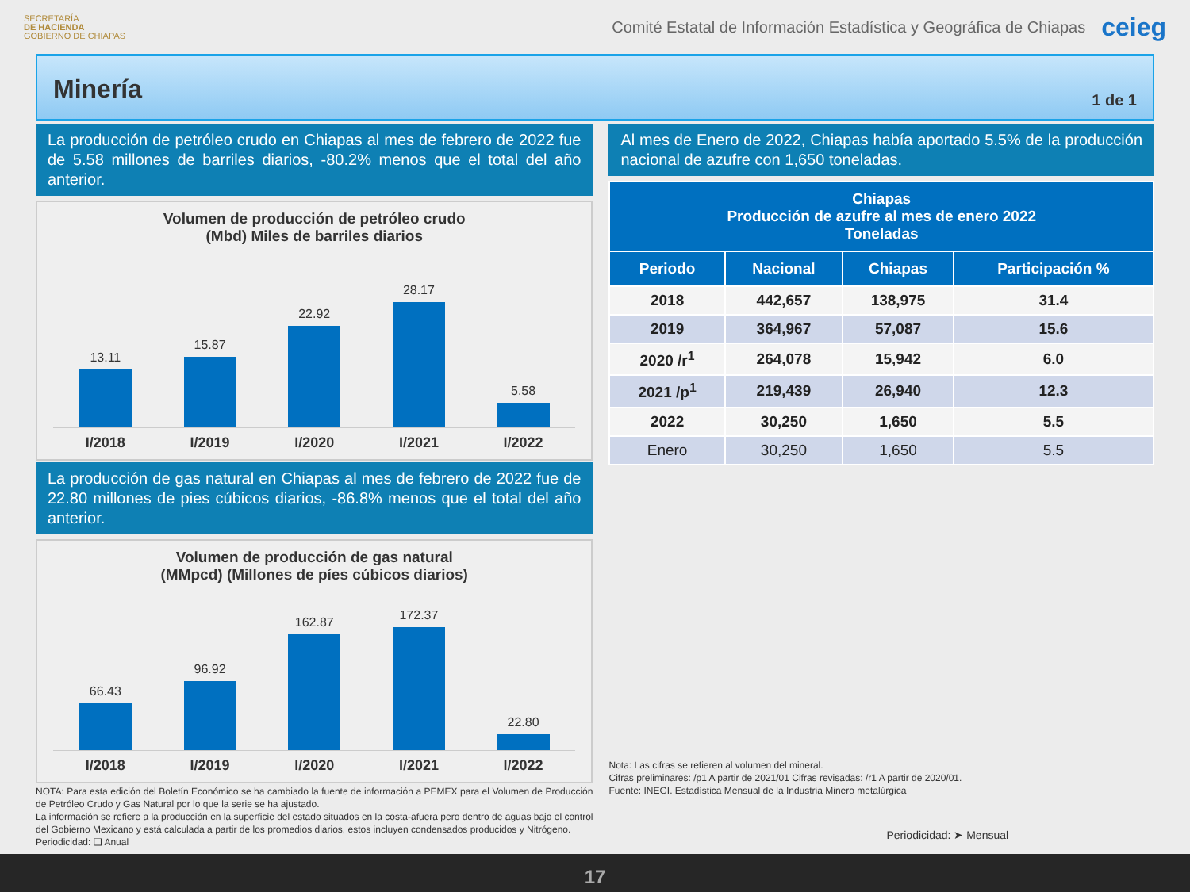SECRETARÍA
DE HACIENDA
GOBIERNO DE CHIAPAS
Comité Estatal de Información Estadística y Geográfica de Chiapas
ceieg
Minería
1 de 1
La producción de petróleo crudo en Chiapas al mes de febrero de 2022 fue de 5.58 millones de barriles diarios, -80.2% menos que el total del año anterior.
Volumen de producción de petróleo crudo
(Mbd) Miles de barriles diarios
13.11
15.87
22.92
28.17
5.58
I/2018 I/2019 I/2020 I/2021 I/2022
La producción de gas natural en Chiapas al mes de febrero de 2022 fue de 22.80 millones de pies cúbicos diarios, -86.8% menos que el total del año anterior.
Volumen de producción de gas natural
(MMpcd) (Millones de píes cúbicos diarios)
66.43
96.92
162.87
172.37
22.80
I/2018 I/2019 I/2020 I/2021 I/2022
NOTA: Para esta edición del Boletín Económico se ha cambiado la fuente de información a PEMEX para el Volumen de Producción de Petróleo Crudo y Gas Natural por lo que la serie se ha ajustado.
La información se refiere a la producción en la superficie del estado situados en la costa-afuera pero dentro de aguas bajo el control del Gobierno Mexicano y está calculada a partir de los promedios diarios, estos incluyen condensados producidos y Nitrógeno.
Periodicidad: ❑ Anual
Al mes de Enero de 2022, Chiapas había aportado 5.5% de la producción nacional de azufre con 1,650 toneladas.
| Chiapas Producción de azufre al mes de enero 2022 Toneladas | | | |
| --- | --- | --- | --- |
| Periodo | Nacional | Chiapas | Participación % |
| 2018 | 442,657 | 138,975 | 31.4 |
| 2019 | 364,967 | 57,087 | 15.6 |
| 2020 /r<sup>1</sup> | 264,078 | 15,942 | 6.0 |
| 2021 /p<sup>1</sup> | 219,439 | 26,940 | 12.3 |
| 2022 | 30,250 | 1,650 | 5.5 |
| Enero | 30,250 | 1,650 | 5.5 |
Nota: Las cifras se refieren al volumen del mineral.
Cifras preliminares: /p1 A partir de 2021/01 Cifras revisadas: /r1 A partir de 2020/01.
Fuente: INEGI. Estadística Mensual de la Industria Minero metalúrgica
Periodicidad: ➤ Mensual
17